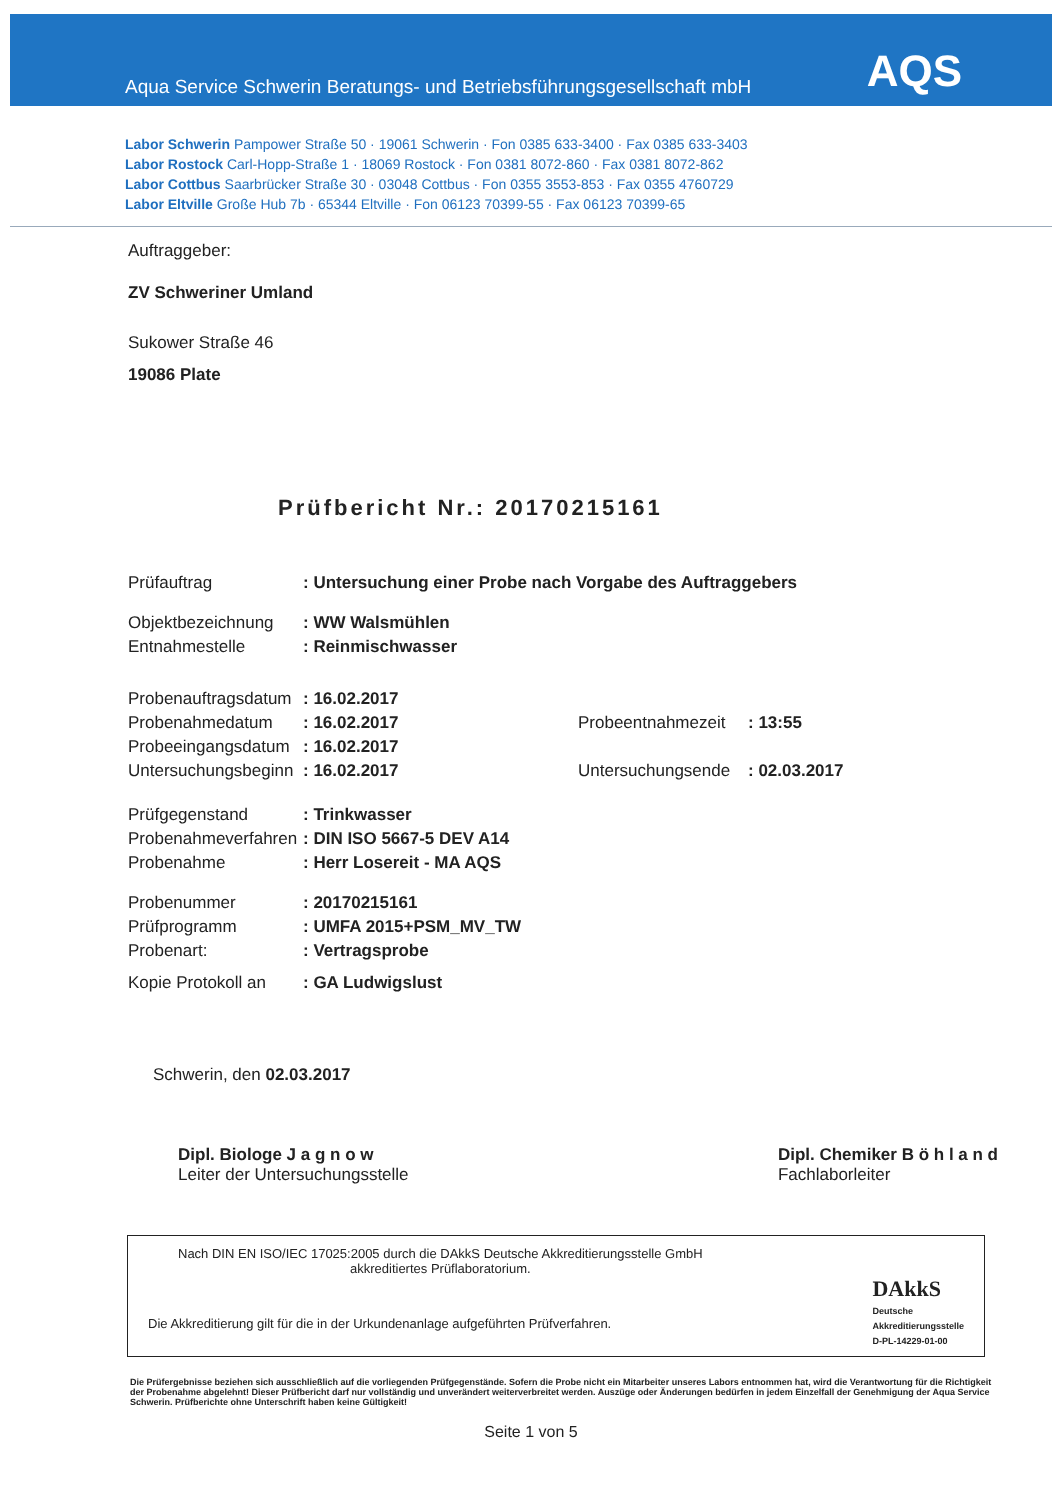Aqua Service Schwerin Beratungs- und Betriebsführungsgesellschaft mbH
AQS
Labor Schwerin Pampower Straße 50 · 19061 Schwerin · Fon 0385 633-3400 · Fax 0385 633-3403
Labor Rostock Carl-Hopp-Straße 1 · 18069 Rostock · Fon 0381 8072-860 · Fax 0381 8072-862
Labor Cottbus Saarbrücker Straße 30 · 03048 Cottbus · Fon 0355 3553-853 · Fax 0355 4760729
Labor Eltville Große Hub 7b · 65344 Eltville · Fon 06123 70399-55 · Fax 06123 70399-65
Auftraggeber:
ZV Schweriner Umland
Sukower Straße 46
19086 Plate
Prüfbericht Nr.: 20170215161
| Prüfauftrag | : Untersuchung einer Probe nach Vorgabe des Auftraggebers | | |
| Objektbezeichnung | : WW Walsmühlen | | |
| Entnahmestelle | : Reinmischwasser | | |
| Probenauftragsdatum | : 16.02.2017 | | |
| Probenahmedatum | : 16.02.2017 | Probeentnahmezeit | : 13:55 |
| Probeeingangsdatum | : 16.02.2017 | | |
| Untersuchungsbeginn | : 16.02.2017 | Untersuchungsende | : 02.03.2017 |
| Prüfgegenstand | : Trinkwasser | | |
| Probenahmeverfahren | : DIN ISO 5667-5 DEV A14 | | |
| Probenahme | : Herr Losereit - MA AQS | | |
| Probenummer | : 20170215161 | | |
| Prüfprogramm | : UMFA 2015+PSM_MV_TW | | |
| Probenart: | : Vertragsprobe | | |
| Kopie Protokoll an | : GA Ludwigslust | | |
Schwerin, den 02.03.2017
Dipl. Biologe J a g n o w
Leiter der Untersuchungsstelle
Dipl. Chemiker B ö h l a n d
Fachlaborleiter
Nach DIN EN ISO/IEC 17025:2005 durch die DAkkS Deutsche Akkreditierungsstelle GmbH
akkreditiertes Prüflaboratorium.
Die Akkreditierung gilt für die in der Urkundenanlage aufgeführten Prüfverfahren.
DAkkS
Deutsche
Akkreditierungsstelle
D-PL-14229-01-00
Die Prüfergebnisse beziehen sich ausschließlich auf die vorliegenden Prüfgegenstände. Sofern die Probe nicht ein Mitarbeiter unseres Labors entnommen hat, wird die Verantwortung für die Richtigkeit der Probenahme abgelehnt! Dieser Prüfbericht darf nur vollständig und unverändert weiterverbreitet werden. Auszüge oder Änderungen bedürfen in jedem Einzelfall der Genehmigung der Aqua Service Schwerin. Prüfberichte ohne Unterschrift haben keine Gültigkeit!
Seite 1 von 5